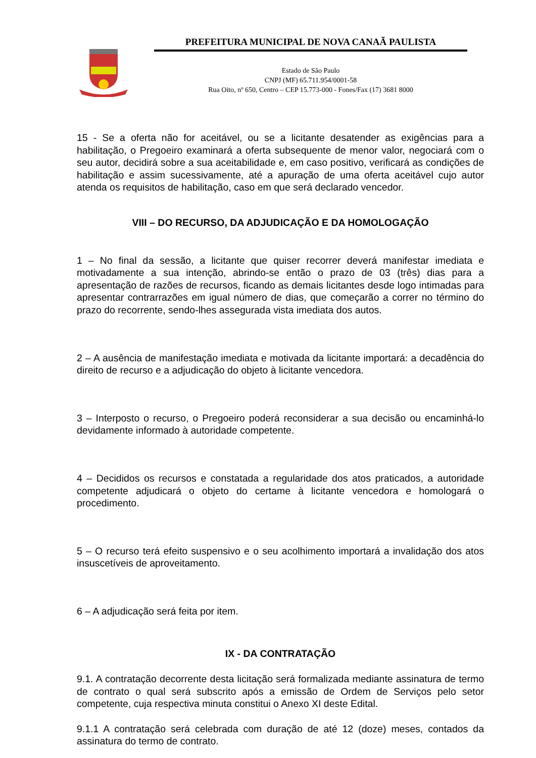PREFEITURA MUNICIPAL DE NOVA CANAÃ PAULISTA
Estado de São Paulo
CNPJ (MF) 65.711.954/0001-58
Rua Oito, nº 650, Centro – CEP 15.773-000 - Fones/Fax (17) 3681 8000
15 - Se a oferta não for aceitável, ou se a licitante desatender as exigências para a habilitação, o Pregoeiro examinará a oferta subsequente de menor valor, negociará com o seu autor, decidirá sobre a sua aceitabilidade e, em caso positivo, verificará as condições de habilitação e assim sucessivamente, até a apuração de uma oferta aceitável cujo autor atenda os requisitos de habilitação, caso em que será declarado vencedor.
VIII – DO RECURSO, DA ADJUDICAÇÃO E DA HOMOLOGAÇÃO
1 – No final da sessão, a licitante que quiser recorrer deverá manifestar imediata e motivadamente a sua intenção, abrindo-se então o prazo de 03 (três) dias para a apresentação de razões de recursos, ficando as demais licitantes desde logo intimadas para apresentar contrarrazões em igual número de dias, que começarão a correr no término do prazo do recorrente, sendo-lhes assegurada vista imediata dos autos.
2 – A ausência de manifestação imediata e motivada da licitante importará: a decadência do direito de recurso e a adjudicação do objeto à licitante vencedora.
3 – Interposto o recurso, o Pregoeiro poderá reconsiderar a sua decisão ou encaminhá-lo devidamente informado à autoridade competente.
4 – Decididos os recursos e constatada a regularidade dos atos praticados, a autoridade competente adjudicará o objeto do certame à licitante vencedora e homologará o procedimento.
5 – O recurso terá efeito suspensivo e o seu acolhimento importará a invalidação dos atos insuscetíveis de aproveitamento.
6 – A adjudicação será feita por item.
IX - DA CONTRATAÇÃO
9.1. A contratação decorrente desta licitação será formalizada mediante assinatura de termo de contrato o qual será subscrito após a emissão de Ordem de Serviços pelo setor competente, cuja respectiva minuta constitui o Anexo XI deste Edital.
9.1.1 A contratação será celebrada com duração de até 12 (doze) meses, contados da assinatura do termo de contrato.